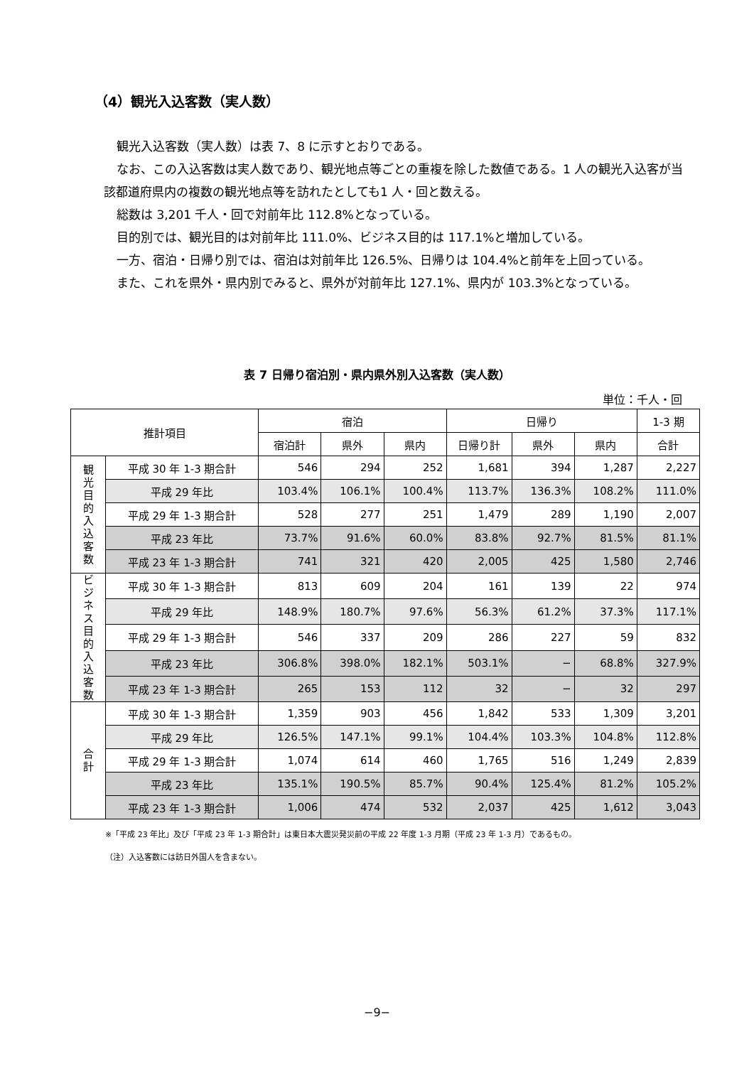（4）観光入込客数（実人数）
観光入込客数（実人数）は表 7、8 に示すとおりである。
なお、この入込客数は実人数であり、観光地点等ごとの重複を除した数値である。1 人の観光入込客が当該都道府県内の複数の観光地点等を訪れたとしても1 人・回と数える。
総数は 3,201 千人・回で対前年比 112.8%となっている。
目的別では、観光目的は対前年比 111.0%、ビジネス目的は 117.1%と増加している。
一方、宿泊・日帰り別では、宿泊は対前年比 126.5%、日帰りは 104.4%と前年を上回っている。
また、これを県外・県内別でみると、県外が対前年比 127.1%、県内が 103.3%となっている。
表 7 日帰り宿泊別・県内県外別入込客数（実人数）
単位：千人・回
| 推計項目 | | 宿泊 | | | 日帰り | | | 1-3 期 |
| --- | --- | --- | --- | --- | --- | --- | --- | --- |
| | | 宿泊計 | 県外 | 県内 | 日帰り計 | 県外 | 県内 | 合計 |
| 観 光 目 的 入 込 客 数 | 平成 30 年 1-3 期合計 | 546 | 294 | 252 | 1,681 | 394 | 1,287 | 2,227 |
| | 平成 29 年比 | 103.4% | 106.1% | 100.4% | 113.7% | 136.3% | 108.2% | 111.0% |
| | 平成 29 年 1-3 期合計 | 528 | 277 | 251 | 1,479 | 289 | 1,190 | 2,007 |
| | 平成 23 年比 | 73.7% | 91.6% | 60.0% | 83.8% | 92.7% | 81.5% | 81.1% |
| | 平成 23 年 1-3 期合計 | 741 | 321 | 420 | 2,005 | 425 | 1,580 | 2,746 |
| ビ ジ ネ ス 目 的 入 込 客 数 | 平成 30 年 1-3 期合計 | 813 | 609 | 204 | 161 | 139 | 22 | 974 |
| | 平成 29 年比 | 148.9% | 180.7% | 97.6% | 56.3% | 61.2% | 37.3% | 117.1% |
| | 平成 29 年 1-3 期合計 | 546 | 337 | 209 | 286 | 227 | 59 | 832 |
| | 平成 23 年比 | 306.8% | 398.0% | 182.1% | 503.1% | − | 68.8% | 327.9% |
| | 平成 23 年 1-3 期合計 | 265 | 153 | 112 | 32 | − | 32 | 297 |
| 合 計 | 平成 30 年 1-3 期合計 | 1,359 | 903 | 456 | 1,842 | 533 | 1,309 | 3,201 |
| | 平成 29 年比 | 126.5% | 147.1% | 99.1% | 104.4% | 103.3% | 104.8% | 112.8% |
| | 平成 29 年 1-3 期合計 | 1,074 | 614 | 460 | 1,765 | 516 | 1,249 | 2,839 |
| | 平成 23 年比 | 135.1% | 190.5% | 85.7% | 90.4% | 125.4% | 81.2% | 105.2% |
| | 平成 23 年 1-3 期合計 | 1,006 | 474 | 532 | 2,037 | 425 | 1,612 | 3,043 |
※「平成 23 年比」及び「平成 23 年 1-3 期合計」は東日本大震災発災前の平成 22 年度 1-3 月期（平成 23 年 1-3 月）であるもの。
（注）入込客数には訪日外国人を含まない。
−9−